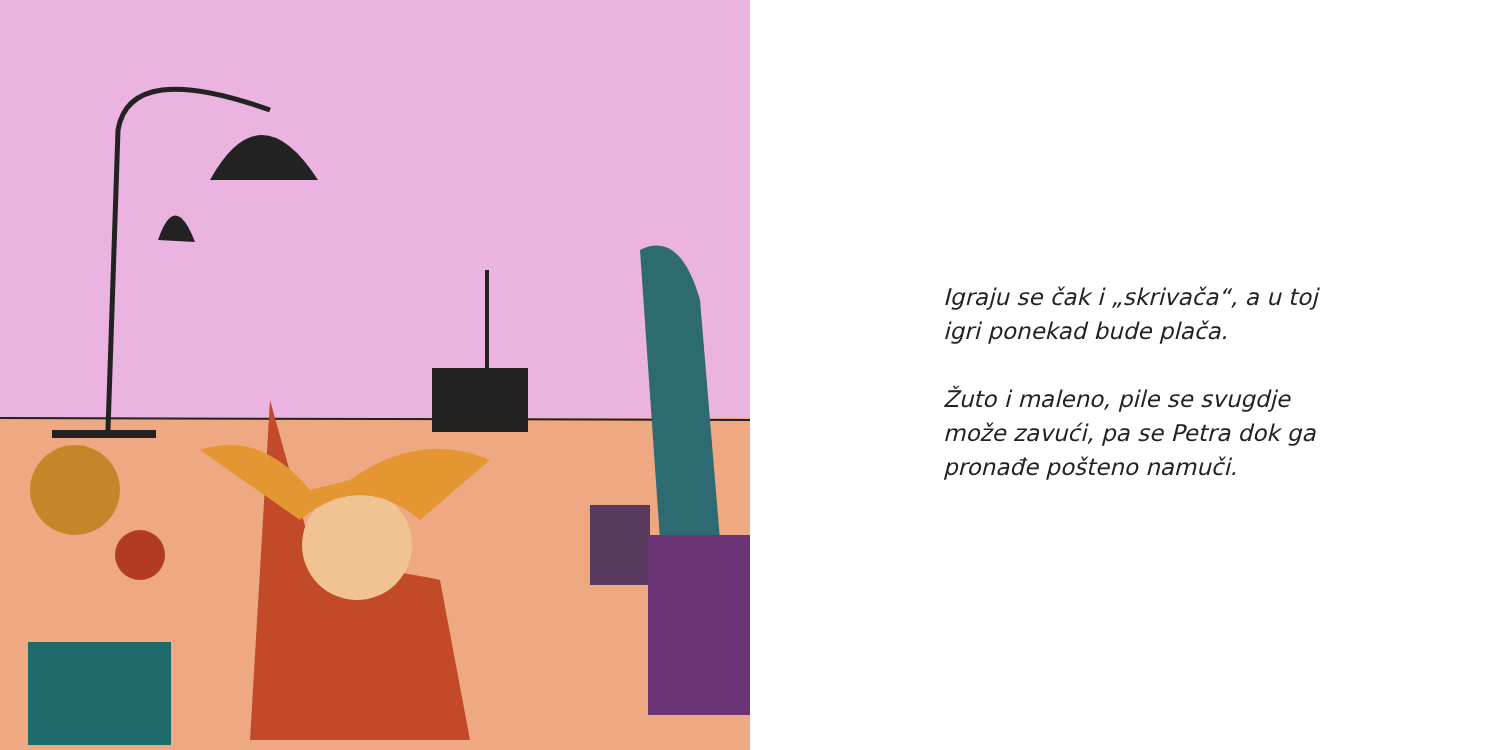Igraju se čak i „skrivača“, a u toj
igri ponekad bude plača.
Žuto i maleno, pile se svugdje
može zavući, pa se Petra dok ga
pronađe pošteno namuči.